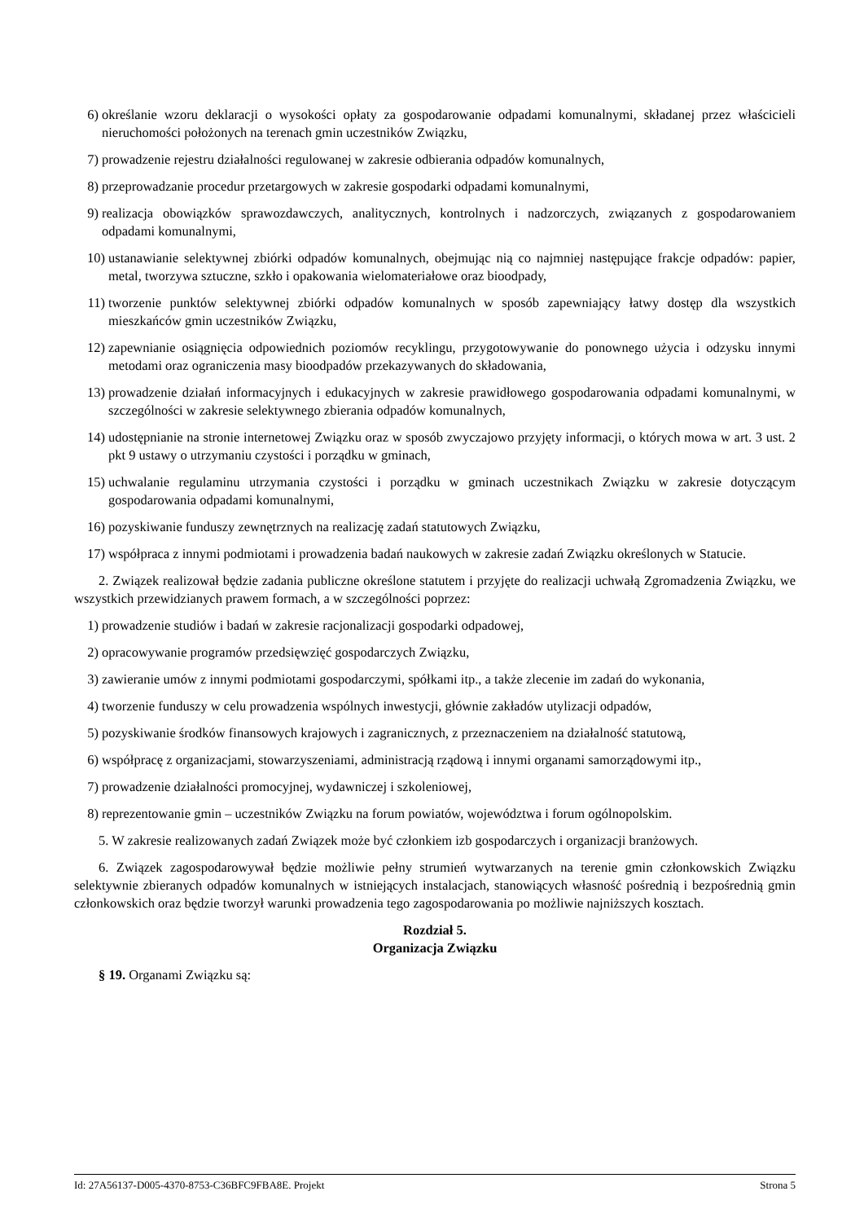6) określanie wzoru deklaracji o wysokości opłaty za gospodarowanie odpadami komunalnymi, składanej przez właścicieli nieruchomości położonych na terenach gmin uczestników Związku,
7) prowadzenie rejestru działalności regulowanej w zakresie odbierania odpadów komunalnych,
8) przeprowadzanie procedur przetargowych w zakresie gospodarki odpadami komunalnymi,
9) realizacja obowiązków sprawozdawczych, analitycznych, kontrolnych i nadzorczych, związanych z gospodarowaniem odpadami komunalnymi,
10) ustanawianie selektywnej zbiórki odpadów komunalnych, obejmując nią co najmniej następujące frakcje odpadów: papier, metal, tworzywa sztuczne, szkło i opakowania wielomateriałowe oraz bioodpady,
11) tworzenie punktów selektywnej zbiórki odpadów komunalnych w sposób zapewniający łatwy dostęp dla wszystkich mieszkańców gmin uczestników Związku,
12) zapewnianie osiągnięcia odpowiednich poziomów recyklingu, przygotowywanie do ponownego użycia i odzysku innymi metodami oraz ograniczenia masy bioodpadów przekazywanych do składowania,
13) prowadzenie działań informacyjnych i edukacyjnych w zakresie prawidłowego gospodarowania odpadami komunalnymi, w szczególności w zakresie selektywnego zbierania odpadów komunalnych,
14) udostępnianie na stronie internetowej Związku oraz w sposób zwyczajowo przyjęty informacji, o których mowa w art. 3 ust. 2 pkt 9 ustawy o utrzymaniu czystości i porządku w gminach,
15) uchwalanie regulaminu utrzymania czystości i porządku w gminach uczestnikach Związku w zakresie dotyczącym gospodarowania odpadami komunalnymi,
16) pozyskiwanie funduszy zewnętrznych na realizację zadań statutowych Związku,
17) współpraca z innymi podmiotami i prowadzenia badań naukowych w zakresie zadań Związku określonych w Statucie.
2. Związek realizował będzie zadania publiczne określone statutem i przyjęte do realizacji uchwałą Zgromadzenia Związku, we wszystkich przewidzianych prawem formach, a w szczególności poprzez:
1) prowadzenie studiów i badań w zakresie racjonalizacji gospodarki odpadowej,
2) opracowywanie programów przedsięwzięć gospodarczych Związku,
3) zawieranie umów z innymi podmiotami gospodarczymi, spółkami itp., a także zlecenie im zadań do wykonania,
4) tworzenie funduszy w celu prowadzenia wspólnych inwestycji, głównie zakładów utylizacji odpadów,
5) pozyskiwanie środków finansowych krajowych i zagranicznych, z przeznaczeniem na działalność statutową,
6) współpracę z organizacjami, stowarzyszeniami, administracją rządową i innymi organami samorządowymi itp.,
7) prowadzenie działalności promocyjnej, wydawniczej i szkoleniowej,
8) reprezentowanie gmin – uczestników Związku na forum powiatów, województwa i forum ogólnopolskim.
5. W zakresie realizowanych zadań Związek może być członkiem izb gospodarczych i organizacji branżowych.
6. Związek zagospodarowywał będzie możliwie pełny strumień wytwarzanych na terenie gmin członkowskich Związku selektywnie zbieranych odpadów komunalnych w istniejących instalacjach, stanowiących własność pośrednią i bezpośrednią gmin członkowskich oraz będzie tworzył warunki prowadzenia tego zagospodarowania po możliwie najniższych kosztach.
Rozdział 5.
Organizacja Związku
§ 19. Organami Związku są:
Id: 27A56137-D005-4370-8753-C36BFC9FBA8E. Projekt Strona 5